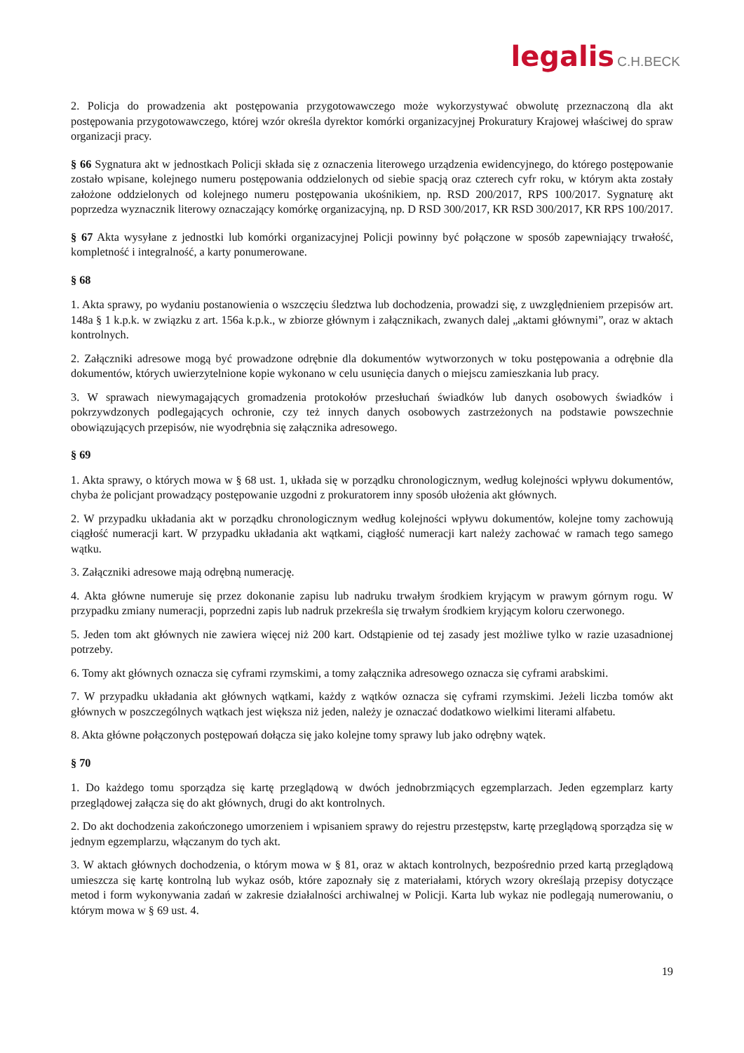legalis C.H.BECK
2. Policja do prowadzenia akt postępowania przygotowawczego może wykorzystywać obwolutę przeznaczoną dla akt postępowania przygotowawczego, której wzór określa dyrektor komórki organizacyjnej Prokuratury Krajowej właściwej do spraw organizacji pracy.
§ 66 Sygnatura akt w jednostkach Policji składa się z oznaczenia literowego urządzenia ewidencyjnego, do którego postępowanie zostało wpisane, kolejnego numeru postępowania oddzielonych od siebie spacją oraz czterech cyfr roku, w którym akta zostały założone oddzielonych od kolejnego numeru postępowania ukośnikiem, np. RSD 200/2017, RPS 100/2017. Sygnaturę akt poprzedza wyznacznik literowy oznaczający komórkę organizacyjną, np. D RSD 300/2017, KR RSD 300/2017, KR RPS 100/2017.
§ 67 Akta wysyłane z jednostki lub komórki organizacyjnej Policji powinny być połączone w sposób zapewniający trwałość, kompletność i integralność, a karty ponumerowane.
§ 68
1. Akta sprawy, po wydaniu postanowienia o wszczęciu śledztwa lub dochodzenia, prowadzi się, z uwzględnieniem przepisów art. 148a § 1 k.p.k. w związku z art. 156a k.p.k., w zbiorze głównym i załącznikach, zwanych dalej „aktami głównymi”, oraz w aktach kontrolnych.
2. Załączniki adresowe mogą być prowadzone odrębnie dla dokumentów wytworzonych w toku postępowania a odrębnie dla dokumentów, których uwierzytelnione kopie wykonano w celu usunięcia danych o miejscu zamieszkania lub pracy.
3. W sprawach niewymagających gromadzenia protokołów przesłuchań świadków lub danych osobowych świadków i pokrzywdzonych podlegających ochronie, czy też innych danych osobowych zastrzeżonych na podstawie powszechnie obowiązujących przepisów, nie wyodrębnia się załącznika adresowego.
§ 69
1. Akta sprawy, o których mowa w § 68 ust. 1, układa się w porządku chronologicznym, według kolejności wpływu dokumentów, chyba że policjant prowadzący postępowanie uzgodni z prokuratorem inny sposób ułożenia akt głównych.
2. W przypadku układania akt w porządku chronologicznym według kolejności wpływu dokumentów, kolejne tomy zachowują ciągłość numeracji kart. W przypadku układania akt wątkami, ciągłość numeracji kart należy zachować w ramach tego samego wątku.
3. Załączniki adresowe mają odrębną numerację.
4. Akta główne numeruje się przez dokonanie zapisu lub nadruku trwałym środkiem kryjącym w prawym górnym rogu. W przypadku zmiany numeracji, poprzedni zapis lub nadruk przekreśla się trwałym środkiem kryjącym koloru czerwonego.
5. Jeden tom akt głównych nie zawiera więcej niż 200 kart. Odstąpienie od tej zasady jest możliwe tylko w razie uzasadnionej potrzeby.
6. Tomy akt głównych oznacza się cyframi rzymskimi, a tomy załącznika adresowego oznacza się cyframi arabskimi.
7. W przypadku układania akt głównych wątkami, każdy z wątków oznacza się cyframi rzymskimi. Jeżeli liczba tomów akt głównych w poszczególnych wątkach jest większa niż jeden, należy je oznaczać dodatkowo wielkimi literami alfabetu.
8. Akta główne połączonych postępowań dołącza się jako kolejne tomy sprawy lub jako odrębny wątek.
§ 70
1. Do każdego tomu sporządza się kartę przeglądową w dwóch jednobrzmiących egzemplarzach. Jeden egzemplarz karty przeglądowej załącza się do akt głównych, drugi do akt kontrolnych.
2. Do akt dochodzenia zakończonego umorzeniem i wpisaniem sprawy do rejestru przestępstw, kartę przeglądową sporządza się w jednym egzemplarzu, włączanym do tych akt.
3. W aktach głównych dochodzenia, o którym mowa w § 81, oraz w aktach kontrolnych, bezpośrednio przed kartą przeglądową umieszcza się kartę kontrolną lub wykaz osób, które zapoznały się z materiałami, których wzory określają przepisy dotyczące metod i form wykonywania zadań w zakresie działalności archiwalnej w Policji. Karta lub wykaz nie podlegają numerowaniu, o którym mowa w § 69 ust. 4.
19